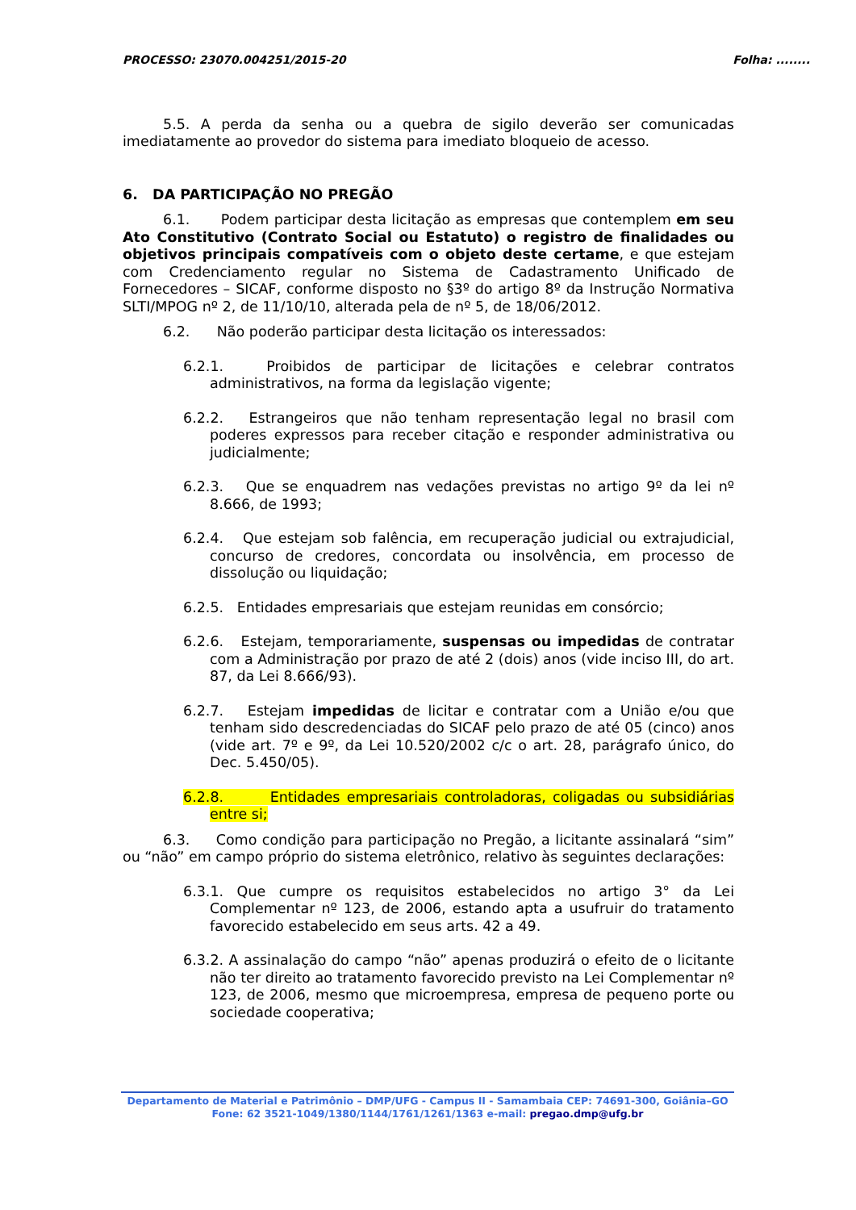PROCESSO: 23070.004251/2015-20 Folha: ........
5.5. A perda da senha ou a quebra de sigilo deverão ser comunicadas imediatamente ao provedor do sistema para imediato bloqueio de acesso.
6. DA PARTICIPAÇÃO NO PREGÃO
6.1. Podem participar desta licitação as empresas que contemplem em seu Ato Constitutivo (Contrato Social ou Estatuto) o registro de finalidades ou objetivos principais compatíveis com o objeto deste certame, e que estejam com Credenciamento regular no Sistema de Cadastramento Unificado de Fornecedores – SICAF, conforme disposto no §3º do artigo 8º da Instrução Normativa SLTI/MPOG nº 2, de 11/10/10, alterada pela de nº 5, de 18/06/2012.
6.2. Não poderão participar desta licitação os interessados:
6.2.1. Proibidos de participar de licitações e celebrar contratos administrativos, na forma da legislação vigente;
6.2.2. Estrangeiros que não tenham representação legal no brasil com poderes expressos para receber citação e responder administrativa ou judicialmente;
6.2.3. Que se enquadrem nas vedações previstas no artigo 9º da lei nº 8.666, de 1993;
6.2.4. Que estejam sob falência, em recuperação judicial ou extrajudicial, concurso de credores, concordata ou insolvência, em processo de dissolução ou liquidação;
6.2.5. Entidades empresariais que estejam reunidas em consórcio;
6.2.6. Estejam, temporariamente, suspensas ou impedidas de contratar com a Administração por prazo de até 2 (dois) anos (vide inciso III, do art. 87, da Lei 8.666/93).
6.2.7. Estejam impedidas de licitar e contratar com a União e/ou que tenham sido descredenciadas do SICAF pelo prazo de até 05 (cinco) anos (vide art. 7º e 9º, da Lei 10.520/2002 c/c o art. 28, parágrafo único, do Dec. 5.450/05).
6.2.8. Entidades empresariais controladoras, coligadas ou subsidiárias entre si;
6.3. Como condição para participação no Pregão, a licitante assinalará “sim” ou “não” em campo próprio do sistema eletrônico, relativo às seguintes declarações:
6.3.1. Que cumpre os requisitos estabelecidos no artigo 3° da Lei Complementar nº 123, de 2006, estando apta a usufruir do tratamento favorecido estabelecido em seus arts. 42 a 49.
6.3.2. A assinalação do campo “não” apenas produzirá o efeito de o licitante não ter direito ao tratamento favorecido previsto na Lei Complementar nº 123, de 2006, mesmo que microempresa, empresa de pequeno porte ou sociedade cooperativa;
Departamento de Material e Patrimônio – DMP/UFG - Campus II - Samambaia CEP: 74691-300, Goiânia–GO
Fone: 62 3521-1049/1380/1144/1761/1261/1363 e-mail: pregao.dmp@ufg.br